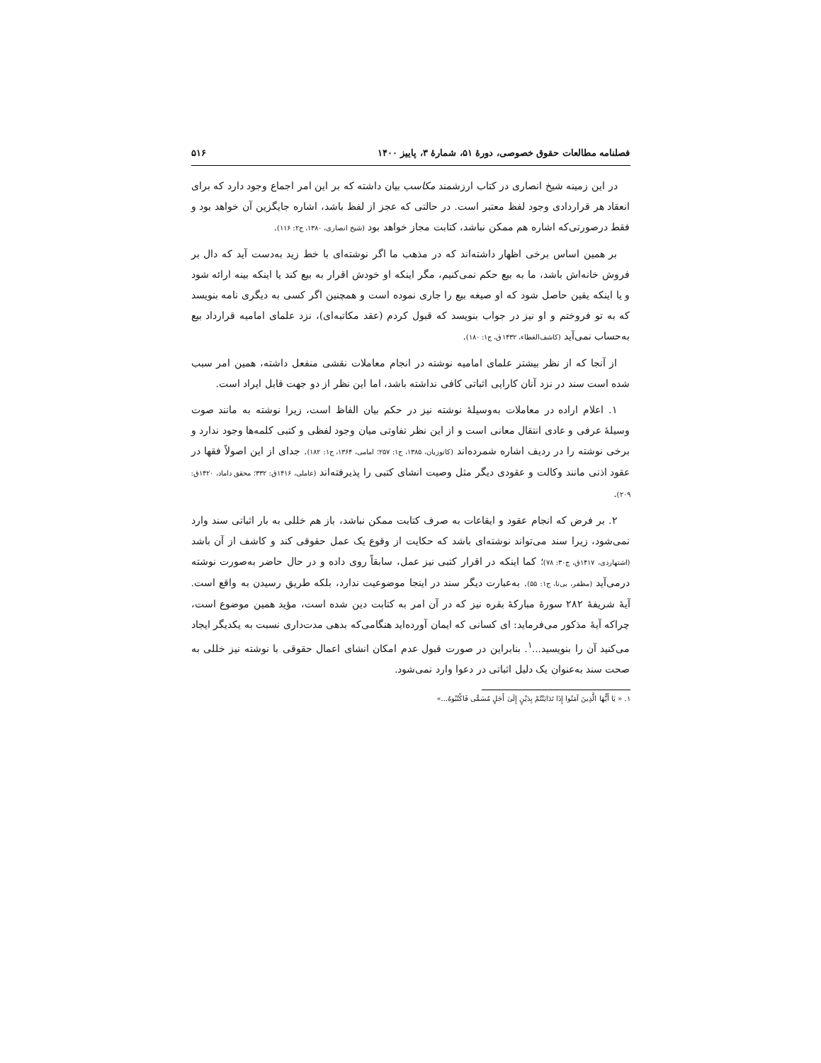فصلنامه مطالعات حقوق خصوصی، دورهٔ ۵۱، شمارهٔ ۳، پاییز ۱۴۰۰ ۵۱۶
در این زمینه شیخ انصاری در کتاب ارزشمند مکاسب بیان داشته که بر این امر اجماع وجود دارد که برای انعقاد هر قراردادی وجود لفظ معتبر است. در حالتی که عجز از لفظ باشد، اشاره جایگزین آن خواهد بود و فقط درصورتی‌که اشاره هم ممکن نباشد، کتابت مجاز خواهد بود (شیخ انصاری، ۱۳۸۰، ج۲: ۱۱۶).
بر همین اساس برخی اظهار داشته‌اند که در مذهب ما اگر نوشته‌ای با خط زید به‌دست آید که دال بر فروش خانه‌اش باشد، ما به بیع حکم نمی‌کنیم، مگر اینکه او خودش اقرار به بیع کند یا اینکه بینه ارائه شود و یا اینکه یقین حاصل شود که او صیغه بیع را جاری نموده است و همچنین اگر کسی به دیگری نامه بنویسد که به تو فروختم و او نیز در جواب بنویسد که قبول کردم (عقد مکاتبه‌ای)، نزد علمای امامیه قرارداد بیع به‌حساب نمی‌آید (کاشف‌الغطاء، ۱۴۳۲ق، ج۱: ۱۸۰).
از آنجا که از نظر بیشتر علمای امامیه نوشته در انجام معاملات نقشی منفعل داشته، همین امر سبب شده است سند در نزد آنان کارایی اثباتی کافی نداشته باشد، اما این نظر از دو جهت قابل ایراد است.
۱. اعلام اراده در معاملات به‌وسیلهٔ نوشته نیز در حکم بیان الفاظ است، زیرا نوشته به مانند صوت وسیلهٔ عرفی و عادی انتقال معانی است و از این نظر تفاوتی میان وجود لفظی و کتبی کلمه‌ها وجود ندارد و برخی نوشته را در ردیف اشاره شمرده‌اند (کاتوزیان، ۱۳۸۵، ج۱: ۲۵۷؛ امامی، ۱۳۶۴، ج۱: ۱۸۲). جدای از این اصولاً فقها در عقود اذنی مانند وکالت و عقودی دیگر مثل وصیت انشای کتبی را پذیرفته‌اند (عاملی، ۱۴۱۶ق: ۳۳۲؛ محقق داماد، ۱۴۲۰ق: ۲۰۹).
۲. بر فرض که انجام عقود و ایقاعات به صرف کتابت ممکن نباشد، باز هم خللی به بار اثباتی سند وارد نمی‌شود، زیرا سند می‌تواند نوشته‌ای باشد که حکایت از وقوع یک عمل حقوقی کند و کاشف از آن باشد (اشتهاردی، ۱۴۱۷ق، ج۳۰: ۷۸)؛ کما اینکه در اقرار کتبی نیز عمل، سابقاً روی داده و در حال حاضر به‌صورت نوشته درمی‌آید (مظفر، بی‌تا، ج۱: ۵۵). به‌عبارت دیگر سند در اینجا موضوعیت ندارد، بلکه طریق رسیدن به واقع است. آیهٔ شریفهٔ ۲۸۲ سورهٔ مبارکهٔ بقره نیز که در آن امر به کتابت دین شده است، مؤید همین موضوع است، چراکه آیهٔ مذکور می‌فرماید: ای کسانی که ایمان آورده‌اید هنگامی‌که بدهی مدت‌داری نسبت به یکدیگر ایجاد می‌کنید آن را بنویسید...<sup>۱</sup>. بنابراین در صورت قبول عدم امکان انشای اعمال حقوقی با نوشته نیز خللی به صحت سند به‌عنوان یک دلیل اثباتی در دعوا وارد نمی‌شود.
۱. « يَا أَيُّهَا الَّذِينَ آمَنُوا إِذَا تَدَايَنْتُمْ بِدَيْنٍ إِلَىٰ أَجَلٍ مُسَمًّى فَاكْتُبُوهُ...»